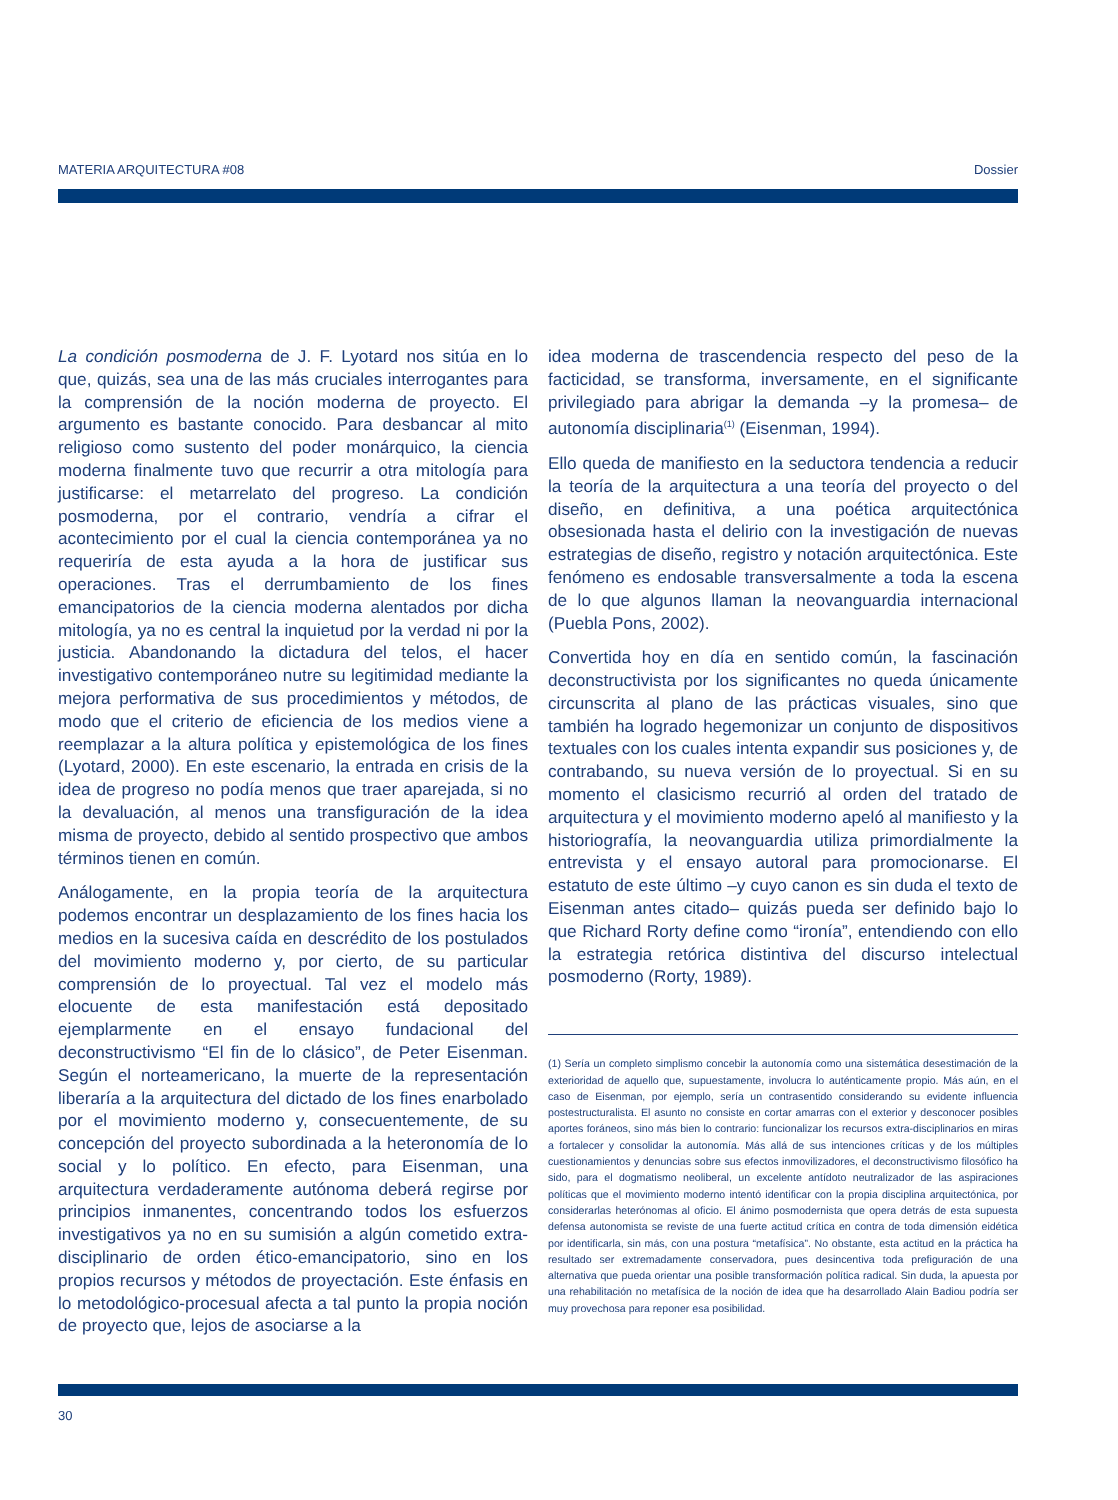MATERIA ARQUITECTURA #08 Dossier
La condición posmoderna de J. F. Lyotard nos sitúa en lo que, quizás, sea una de las más cruciales interrogantes para la comprensión de la noción moderna de proyecto. El argumento es bastante conocido. Para desbancar al mito religioso como sustento del poder monárquico, la ciencia moderna finalmente tuvo que recurrir a otra mitología para justificarse: el metarrelato del progreso. La condición posmoderna, por el contrario, vendría a cifrar el acontecimiento por el cual la ciencia contemporánea ya no requeriría de esta ayuda a la hora de justificar sus operaciones. Tras el derrumbamiento de los fines emancipatorios de la ciencia moderna alentados por dicha mitología, ya no es central la inquietud por la verdad ni por la justicia. Abandonando la dictadura del telos, el hacer investigativo contemporáneo nutre su legitimidad mediante la mejora performativa de sus procedimientos y métodos, de modo que el criterio de eficiencia de los medios viene a reemplazar a la altura política y epistemológica de los fines (Lyotard, 2000). En este escenario, la entrada en crisis de la idea de progreso no podía menos que traer aparejada, si no la devaluación, al menos una transfiguración de la idea misma de proyecto, debido al sentido prospectivo que ambos términos tienen en común.
Análogamente, en la propia teoría de la arquitectura podemos encontrar un desplazamiento de los fines hacia los medios en la sucesiva caída en descrédito de los postulados del movimiento moderno y, por cierto, de su particular comprensión de lo proyectual. Tal vez el modelo más elocuente de esta manifestación está depositado ejemplarmente en el ensayo fundacional del deconstructivismo “El fin de lo clásico”, de Peter Eisenman. Según el norteamericano, la muerte de la representación liberaría a la arquitectura del dictado de los fines enarbolado por el movimiento moderno y, consecuentemente, de su concepción del proyecto subordinada a la heteronomía de lo social y lo político. En efecto, para Eisenman, una arquitectura verdaderamente autónoma deberá regirse por principios inmanentes, concentrando todos los esfuerzos investigativos ya no en su sumisión a algún cometido extra-disciplinario de orden ético-emancipatorio, sino en los propios recursos y métodos de proyectación. Este énfasis en lo metodológico-procesual afecta a tal punto la propia noción de proyecto que, lejos de asociarse a la
idea moderna de trascendencia respecto del peso de la facticidad, se transforma, inversamente, en el significante privilegiado para abrigar la demanda –y la promesa– de autonomía disciplinaria<sup>(1)</sup> (Eisenman, 1994).
Ello queda de manifiesto en la seductora tendencia a reducir la teoría de la arquitectura a una teoría del proyecto o del diseño, en definitiva, a una poética arquitectónica obsesionada hasta el delirio con la investigación de nuevas estrategias de diseño, registro y notación arquitectónica. Este fenómeno es endosable transversalmente a toda la escena de lo que algunos llaman la neovanguardia internacional (Puebla Pons, 2002).
Convertida hoy en día en sentido común, la fascinación deconstructivista por los significantes no queda únicamente circunscrita al plano de las prácticas visuales, sino que también ha logrado hegemonizar un conjunto de dispositivos textuales con los cuales intenta expandir sus posiciones y, de contrabando, su nueva versión de lo proyectual. Si en su momento el clasicismo recurrió al orden del tratado de arquitectura y el movimiento moderno apeló al manifiesto y la historiografía, la neovanguardia utiliza primordialmente la entrevista y el ensayo autoral para promocionarse. El estatuto de este último –y cuyo canon es sin duda el texto de Eisenman antes citado– quizás pueda ser definido bajo lo que Richard Rorty define como “ironía”, entendiendo con ello la estrategia retórica distintiva del discurso intelectual posmoderno (Rorty, 1989).
(1) Sería un completo simplismo concebir la autonomía como una sistemática desestimación de la exterioridad de aquello que, supuestamente, involucra lo auténticamente propio. Más aún, en el caso de Eisenman, por ejemplo, sería un contrasentido considerando su evidente influencia postestructuralista. El asunto no consiste en cortar amarras con el exterior y desconocer posibles aportes foráneos, sino más bien lo contrario: funcionalizar los recursos extra-disciplinarios en miras a fortalecer y consolidar la autonomía. Más allá de sus intenciones críticas y de los múltiples cuestionamientos y denuncias sobre sus efectos inmovilizadores, el deconstructivismo filosófico ha sido, para el dogmatismo neoliberal, un excelente antídoto neutralizador de las aspiraciones políticas que el movimiento moderno intentó identificar con la propia disciplina arquitectónica, por considerarlas heterónomas al oficio. El ánimo posmodernista que opera detrás de esta supuesta defensa autonomista se reviste de una fuerte actitud crítica en contra de toda dimensión eidética por identificarla, sin más, con una postura “metafísica”. No obstante, esta actitud en la práctica ha resultado ser extremadamente conservadora, pues desincentiva toda prefiguración de una alternativa que pueda orientar una posible transformación política radical. Sin duda, la apuesta por una rehabilitación no metafísica de la noción de idea que ha desarrollado Alain Badiou podría ser muy provechosa para reponer esa posibilidad.
30